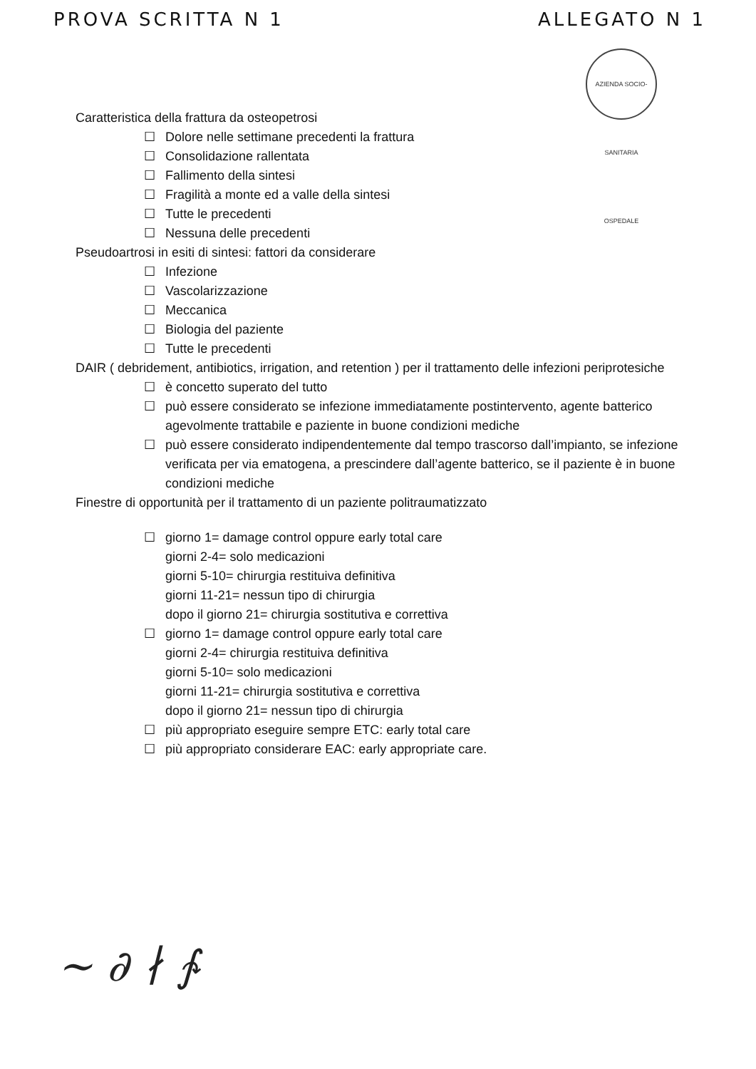PROVA SCRITTA N 1 ALLEGATO N 1
AZIENDA SOCIO-SANITARIA OSPEDALE
Caratteristica della frattura da osteopetrosi
☐ Dolore nelle settimane precedenti la frattura
☐ Consolidazione rallentata
☐ Fallimento della sintesi
☐ Fragilità a monte ed a valle della sintesi
☐ Tutte le precedenti
☐ Nessuna delle precedenti
Pseudoartrosi in esiti di sintesi: fattori da considerare
☐ Infezione
☐ Vascolarizzazione
☐ Meccanica
☐ Biologia del paziente
☐ Tutte le precedenti
DAIR ( debridement, antibiotics, irrigation, and retention ) per il trattamento delle infezioni periprotesiche
☐ è concetto superato del tutto
☐ può essere considerato se infezione immediatamente postintervento, agente batterico agevolmente trattabile e paziente in buone condizioni mediche
☐ può essere considerato indipendentemente dal tempo trascorso dall’impianto, se infezione verificata per via ematogena, a prescindere dall’agente batterico, se il paziente è in buone condizioni mediche
Finestre di opportunità per il trattamento di un paziente politraumatizzato
☐ giorno 1= damage control oppure early total care
giorni 2-4= solo medicazioni
giorni 5-10= chirurgia restituiva definitiva
giorni 11-21= nessun tipo di chirurgia
dopo il giorno 21= chirurgia sostitutiva e correttiva
☐ giorno 1= damage control oppure early total care
giorni 2-4= chirurgia restituiva definitiva
giorni 5-10= solo medicazioni
giorni 11-21= chirurgia sostitutiva e correttiva
dopo il giorno 21= nessun tipo di chirurgia
☐ più appropriato eseguire sempre ETC: early total care
☐ più appropriato considerare EAC: early appropriate care.
~ ∂ ∤ ∱